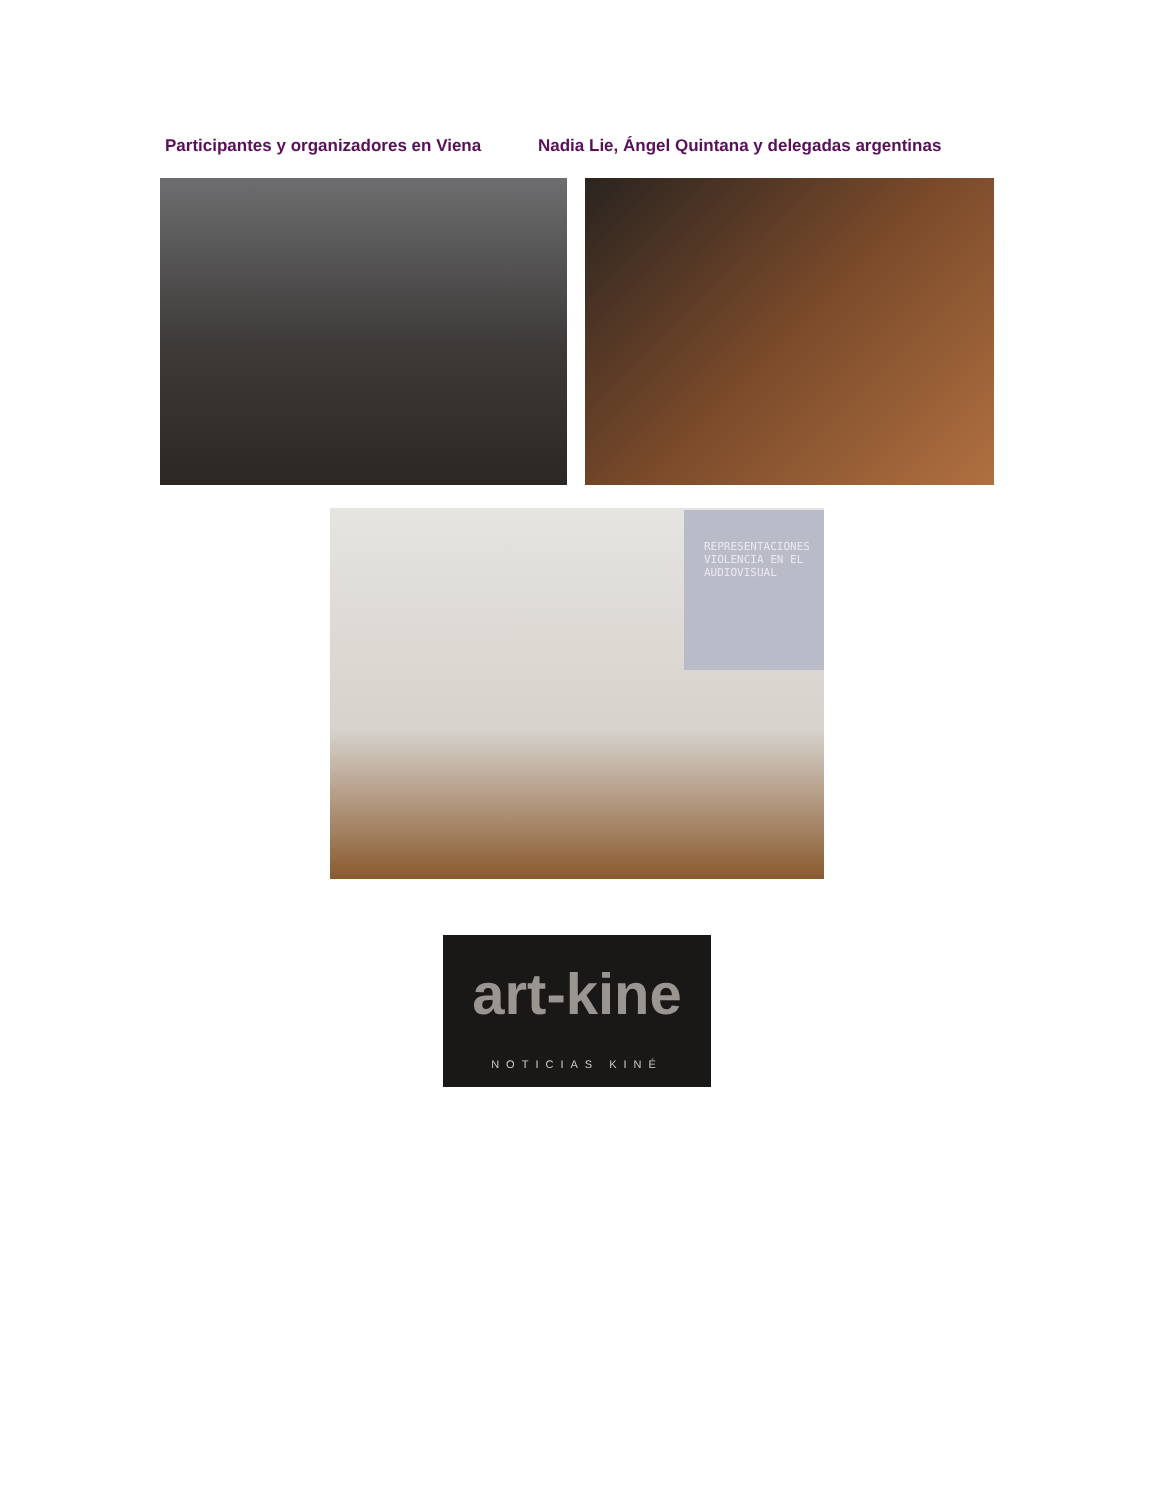Participantes y organizadores en Viena
Nadia Lie, Ángel Quintana y delegadas argentinas
REPRESENTACIONES
VIOLENCIA EN EL
AUDIOVISUAL
art-kine
NOTICIAS KINÉ